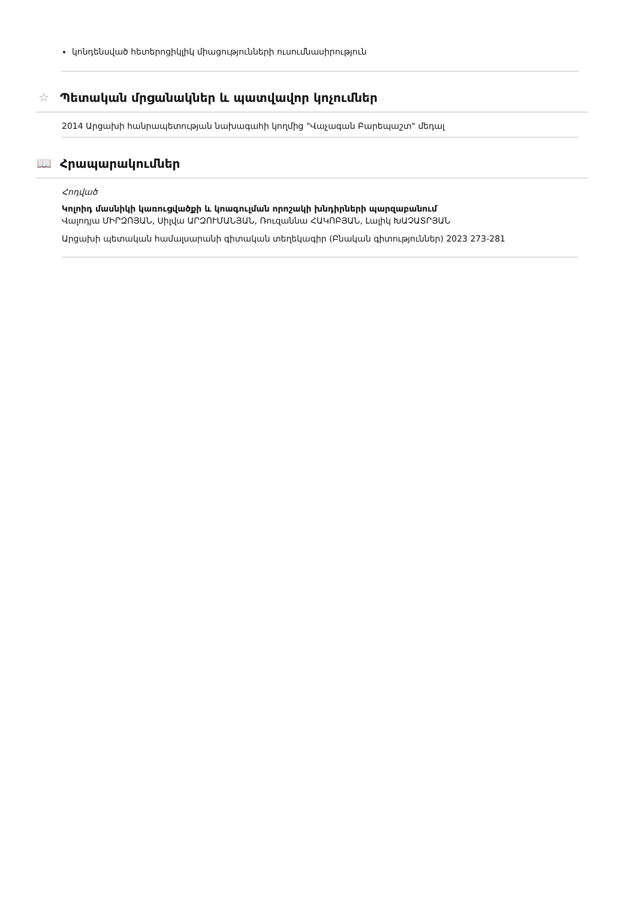կոնդենսված հետերոցիկլիկ միացությունների ուսումնասիրություն
☆ Պետական մրցանակներ և պատվավոր կոչումներ
2014 Արցախի հանրապետության նախագահի կողմից "Վաչագան Բարեպաշտ" մեդալ
📖 Հրապարակումներ
Հոդված
Կոլոիդ մասնիկի կառուցվածքի և կոագուլման որոշակի խնդիրների պարզաբանում
Վալոդյա ՄԻՐԶՈՅԱՆ, Սիլվա ԱՐԶՈՒՄԱՆՅԱՆ, Ռուզաննա ՀԱԿՈԲՅԱՆ, Լալիկ ԽԱՉԱՏՐՅԱՆ
Արցախի պետական համալսարանի գիտական տեղեկագիր (Բնական գիտություններ) 2023 273-281